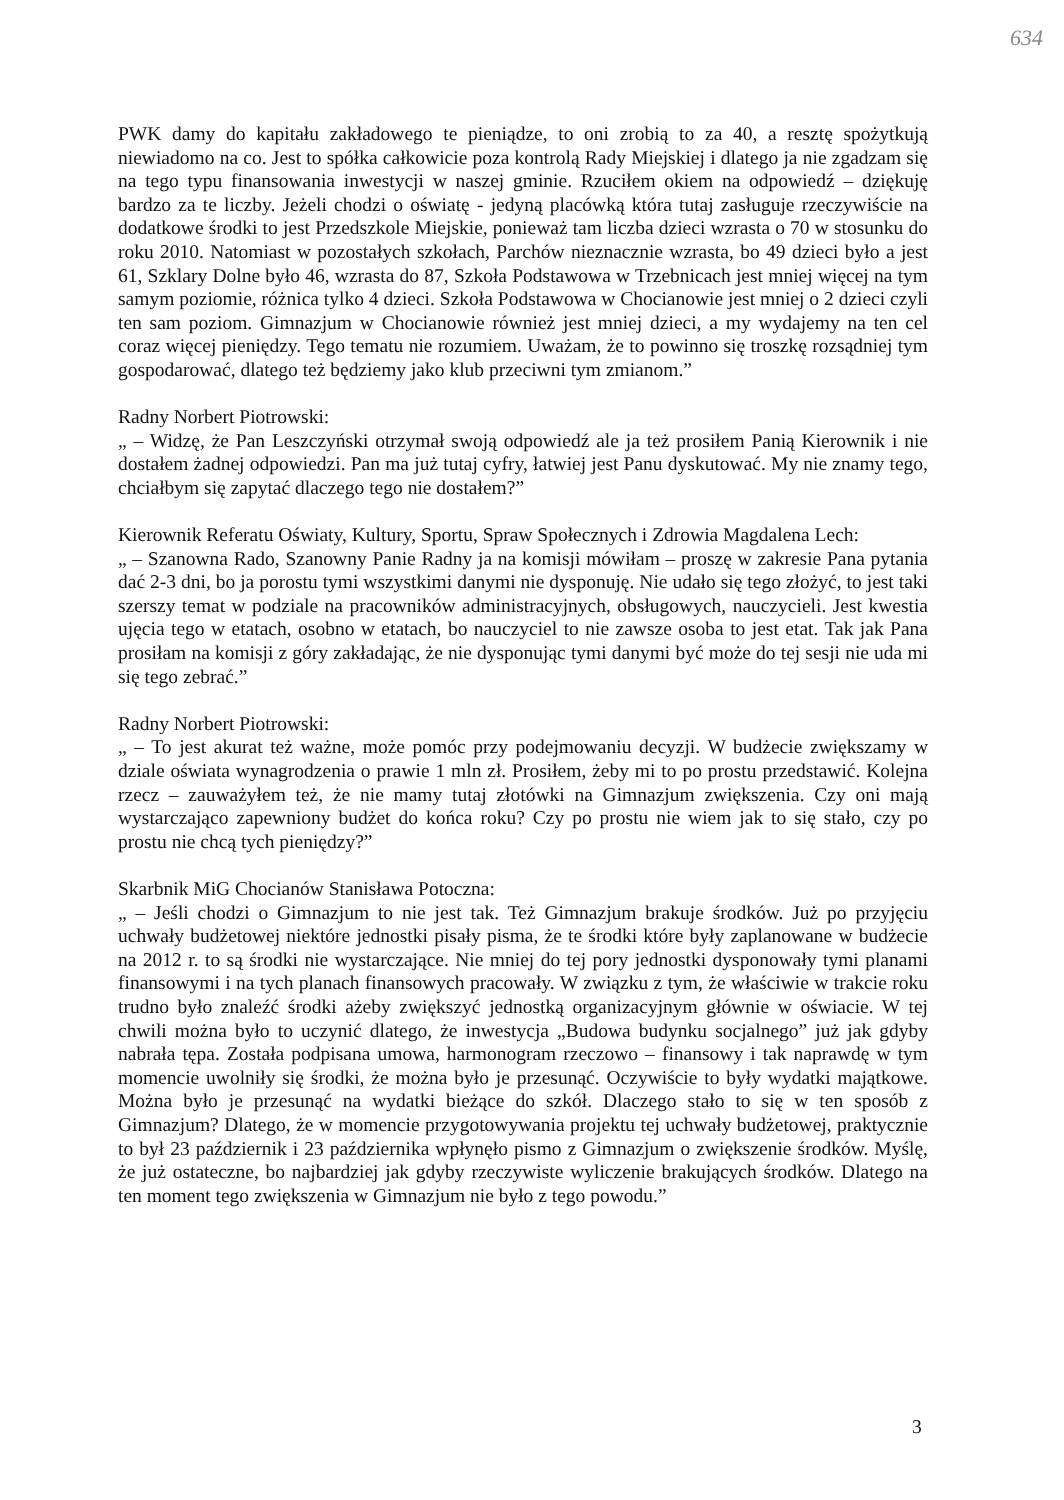634
PWK damy do kapitału zakładowego te pieniądze, to oni zrobią to za 40, a resztę spożytkują niewiadomo na co. Jest to spółka całkowicie poza kontrolą Rady Miejskiej i dlatego ja nie zgadzam się na tego typu finansowania inwestycji w naszej gminie. Rzuciłem okiem na odpowiedź – dziękuję bardzo za te liczby. Jeżeli chodzi o oświatę - jedyną placówką która tutaj zasługuje rzeczywiście na dodatkowe środki to jest Przedszkole Miejskie, ponieważ tam liczba dzieci wzrasta o 70 w stosunku do roku 2010. Natomiast w pozostałych szkołach, Parchów nieznacznie wzrasta, bo 49 dzieci było a jest 61, Szklary Dolne było 46, wzrasta do 87, Szkoła Podstawowa w Trzebnicach jest mniej więcej na tym samym poziomie, różnica tylko 4 dzieci. Szkoła Podstawowa w Chocianowie jest mniej o 2 dzieci czyli ten sam poziom. Gimnazjum w Chocianowie również jest mniej dzieci, a my wydajemy na ten cel coraz więcej pieniędzy. Tego tematu nie rozumiem. Uważam, że to powinno się troszkę rozsądniej tym gospodarować, dlatego też będziemy jako klub przeciwni tym zmianom.”
Radny Norbert Piotrowski:
„ – Widzę, że Pan Leszczyński otrzymał swoją odpowiedź ale ja też prosiłem Panią Kierownik i nie dostałem żadnej odpowiedzi. Pan ma już tutaj cyfry, łatwiej jest Panu dyskutować. My nie znamy tego, chciałbym się zapytać dlaczego tego nie dostałem?”
Kierownik Referatu Oświaty, Kultury, Sportu, Spraw Społecznych i Zdrowia Magdalena Lech:
„ – Szanowna Rado, Szanowny Panie Radny ja na komisji mówiłam – proszę w zakresie Pana pytania dać 2-3 dni, bo ja porostu tymi wszystkimi danymi nie dysponuję. Nie udało się tego złożyć, to jest taki szerszy temat w podziale na pracowników administracyjnych, obsługowych, nauczycieli. Jest kwestia ujęcia tego w etatach, osobno w etatach, bo nauczyciel to nie zawsze osoba to jest etat. Tak jak Pana prosiłam na komisji z góry zakładając, że nie dysponując tymi danymi być może do tej sesji nie uda mi się tego zebrać.”
Radny Norbert Piotrowski:
„ – To jest akurat też ważne, może pomóc przy podejmowaniu decyzji. W budżecie zwiększamy w dziale oświata wynagrodzenia o prawie 1 mln zł. Prosiłem, żeby mi to po prostu przedstawić. Kolejna rzecz – zauważyłem też, że nie mamy tutaj złotówki na Gimnazjum zwiększenia. Czy oni mają wystarczająco zapewniony budżet do końca roku? Czy po prostu nie wiem jak to się stało, czy po prostu nie chcą tych pieniędzy?”
Skarbnik MiG Chocianów Stanisława Potoczna:
„ – Jeśli chodzi o Gimnazjum to nie jest tak. Też Gimnazjum brakuje środków. Już po przyjęciu uchwały budżetowej niektóre jednostki pisały pisma, że te środki które były zaplanowane w budżecie na 2012 r. to są środki nie wystarczające. Nie mniej do tej pory jednostki dysponowały tymi planami finansowymi i na tych planach finansowych pracowały. W związku z tym, że właściwie w trakcie roku trudno było znaleźć środki ażeby zwiększyć jednostką organizacyjnym głównie w oświacie. W tej chwili można było to uczynić dlatego, że inwestycja „Budowa budynku socjalnego” już jak gdyby nabrała tępa. Została podpisana umowa, harmonogram rzeczowo – finansowy i tak naprawdę w tym momencie uwolniły się środki, że można było je przesunąć. Oczywiście to były wydatki majątkowe. Można było je przesunąć na wydatki bieżące do szkół. Dlaczego stało to się w ten sposób z Gimnazjum? Dlatego, że w momencie przygotowywania projektu tej uchwały budżetowej, praktycznie to był 23 październik i 23 października wpłynęło pismo z Gimnazjum o zwiększenie środków. Myślę, że już ostateczne, bo najbardziej jak gdyby rzeczywiste wyliczenie brakujących środków. Dlatego na ten moment tego zwiększenia w Gimnazjum nie było z tego powodu.”
3